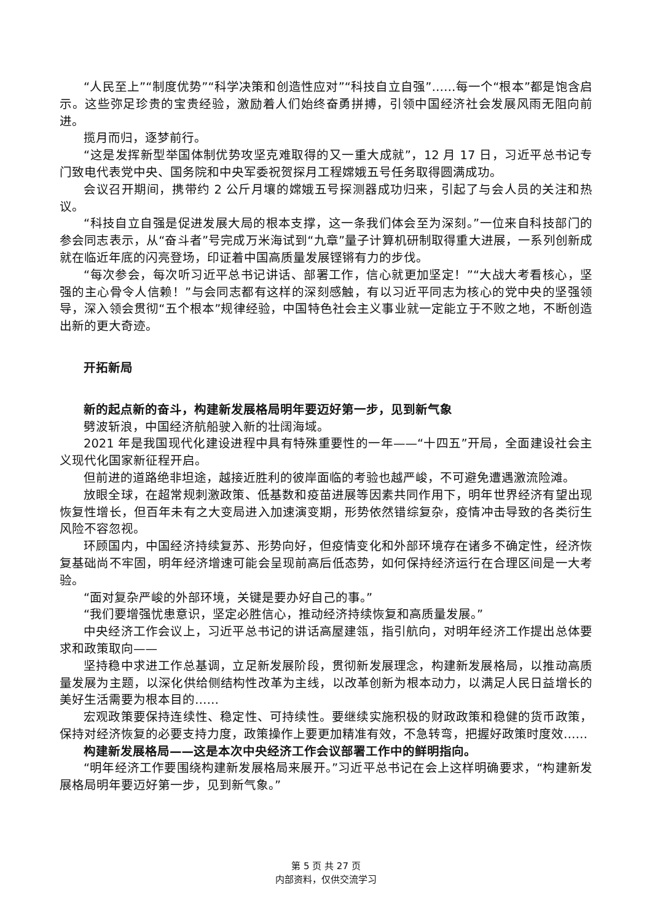“人民至上”“制度优势”“科学决策和创造性应对”“科技自立自强”……每一个“根本”都是饱含启示。这些弥足珍贵的宝贵经验，激励着人们始终奋勇拼搏，引领中国经济社会发展风雨无阻向前进。
揽月而归，逐梦前行。
“这是发挥新型举国体制优势攻坚克难取得的又一重大成就”，12 月 17 日，习近平总书记专门致电代表党中央、国务院和中央军委祝贺探月工程嫦娥五号任务取得圆满成功。
会议召开期间，携带约 2 公斤月壤的嫦娥五号探测器成功归来，引起了与会人员的关注和热议。
“科技自立自强是促进发展大局的根本支撑，这一条我们体会至为深刻。”一位来自科技部门的参会同志表示，从“奋斗者”号完成万米海试到“九章”量子计算机研制取得重大进展，一系列创新成就在临近年底的闪亮登场，印证着中国高质量发展铿锵有力的步伐。
“每次参会，每次听习近平总书记讲话、部署工作，信心就更加坚定！”“大战大考看核心，坚强的主心骨令人信赖！”与会同志都有这样的深刻感触，有以习近平同志为核心的党中央的坚强领导，深入领会贯彻“五个根本”规律经验，中国特色社会主义事业就一定能立于不败之地，不断创造出新的更大奇迹。
开拓新局
新的起点新的奋斗，构建新发展格局明年要迈好第一步，见到新气象
劈波斩浪，中国经济航船驶入新的壮阔海域。
2021 年是我国现代化建设进程中具有特殊重要性的一年——“十四五”开局，全面建设社会主义现代化国家新征程开启。
但前进的道路绝非坦途，越接近胜利的彼岸面临的考验也越严峻，不可避免遭遇激流险滩。
放眼全球，在超常规刺激政策、低基数和疫苗进展等因素共同作用下，明年世界经济有望出现恢复性增长，但百年未有之大变局进入加速演变期，形势依然错综复杂，疫情冲击导致的各类衍生风险不容忽视。
环顾国内，中国经济持续复苏、形势向好，但疫情变化和外部环境存在诸多不确定性，经济恢复基础尚不牢固，明年经济增速可能会呈现前高后低态势，如何保持经济运行在合理区间是一大考验。
“面对复杂严峻的外部环境，关键是要办好自己的事。”
“我们要增强忧患意识，坚定必胜信心，推动经济持续恢复和高质量发展。”
中央经济工作会议上，习近平总书记的讲话高屋建瓴，指引航向，对明年经济工作提出总体要求和政策取向——
坚持稳中求进工作总基调，立足新发展阶段，贯彻新发展理念，构建新发展格局，以推动高质量发展为主题，以深化供给侧结构性改革为主线，以改革创新为根本动力，以满足人民日益增长的美好生活需要为根本目的……
宏观政策要保持连续性、稳定性、可持续性。要继续实施积极的财政政策和稳健的货币政策，保持对经济恢复的必要支持力度，政策操作上要更加精准有效，不急转弯，把握好政策时度效……
构建新发展格局——这是本次中央经济工作会议部署工作中的鲜明指向。
“明年经济工作要围绕构建新发展格局来展开。”习近平总书记在会上这样明确要求，“构建新发展格局明年要迈好第一步，见到新气象。”
第 5 页 共 27 页
内部资料，仅供交流学习